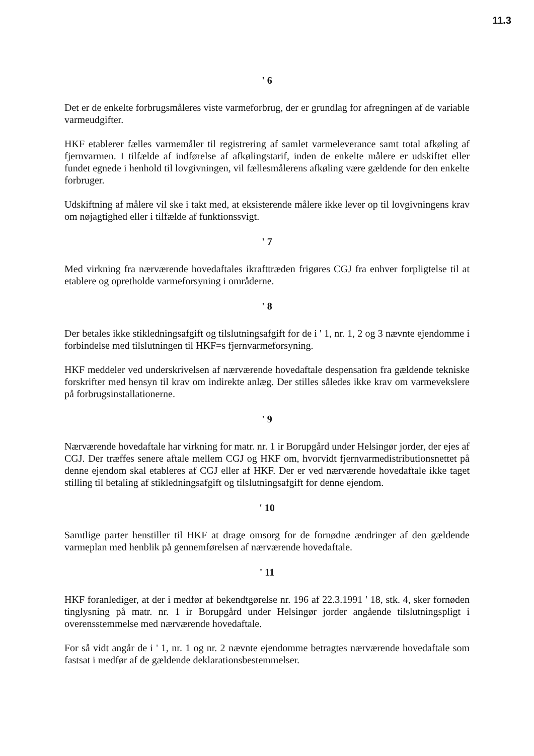11.3
' 6
Det er de enkelte forbrugsmåleres viste varmeforbrug, der er grundlag for afregningen af de variable varmeudgifter.
HKF etablerer fælles varmemåler til registrering af samlet varmeleverance samt total afkøling af fjernvarmen. I tilfælde af indførelse af afkølingstarif, inden de enkelte målere er udskiftet eller fundet egnede i henhold til lovgivningen, vil fællesmålerens afkøling være gældende for den enkelte forbruger.
Udskiftning af målere vil ske i takt med, at eksisterende målere ikke lever op til lovgivningens krav om nøjagtighed eller i tilfælde af funktionssvigt.
' 7
Med virkning fra nærværende hovedaftales ikrafttræden frigøres CGJ fra enhver forpligtelse til at etablere og opretholde varmeforsyning i områderne.
' 8
Der betales ikke stikledningsafgift og tilslutningsafgift for de i ' 1, nr. 1, 2 og 3 nævnte ejendomme i forbindelse med tilslutningen til HKF=s fjernvarmeforsyning.
HKF meddeler ved underskrivelsen af nærværende hovedaftale despensation fra gældende tekniske forskrifter med hensyn til krav om indirekte anlæg. Der stilles således ikke krav om varmevekslere på forbrugsinstallationerne.
' 9
Nærværende hovedaftale har virkning for matr. nr. 1 ir Borupgård under Helsingør jorder, der ejes af CGJ. Der træffes senere aftale mellem CGJ og HKF om, hvorvidt fjernvarmedistributionsnettet på denne ejendom skal etableres af CGJ eller af HKF. Der er ved nærværende hovedaftale ikke taget stilling til betaling af stikledningsafgift og tilslutningsafgift for denne ejendom.
' 10
Samtlige parter henstiller til HKF at drage omsorg for de fornødne ændringer af den gældende varmeplan med henblik på gennemførelsen af nærværende hovedaftale.
' 11
HKF foranlediger, at der i medfør af bekendtgørelse nr. 196 af 22.3.1991 ' 18, stk. 4, sker fornøden tinglysning på matr. nr. 1 ir Borupgård under Helsingør jorder angående tilslutningspligt i overensstemmelse med nærværende hovedaftale.
For så vidt angår de i ' 1, nr. 1 og nr. 2 nævnte ejendomme betragtes nærværende hovedaftale som fastsat i medfør af de gældende deklarationsbestemmelser.